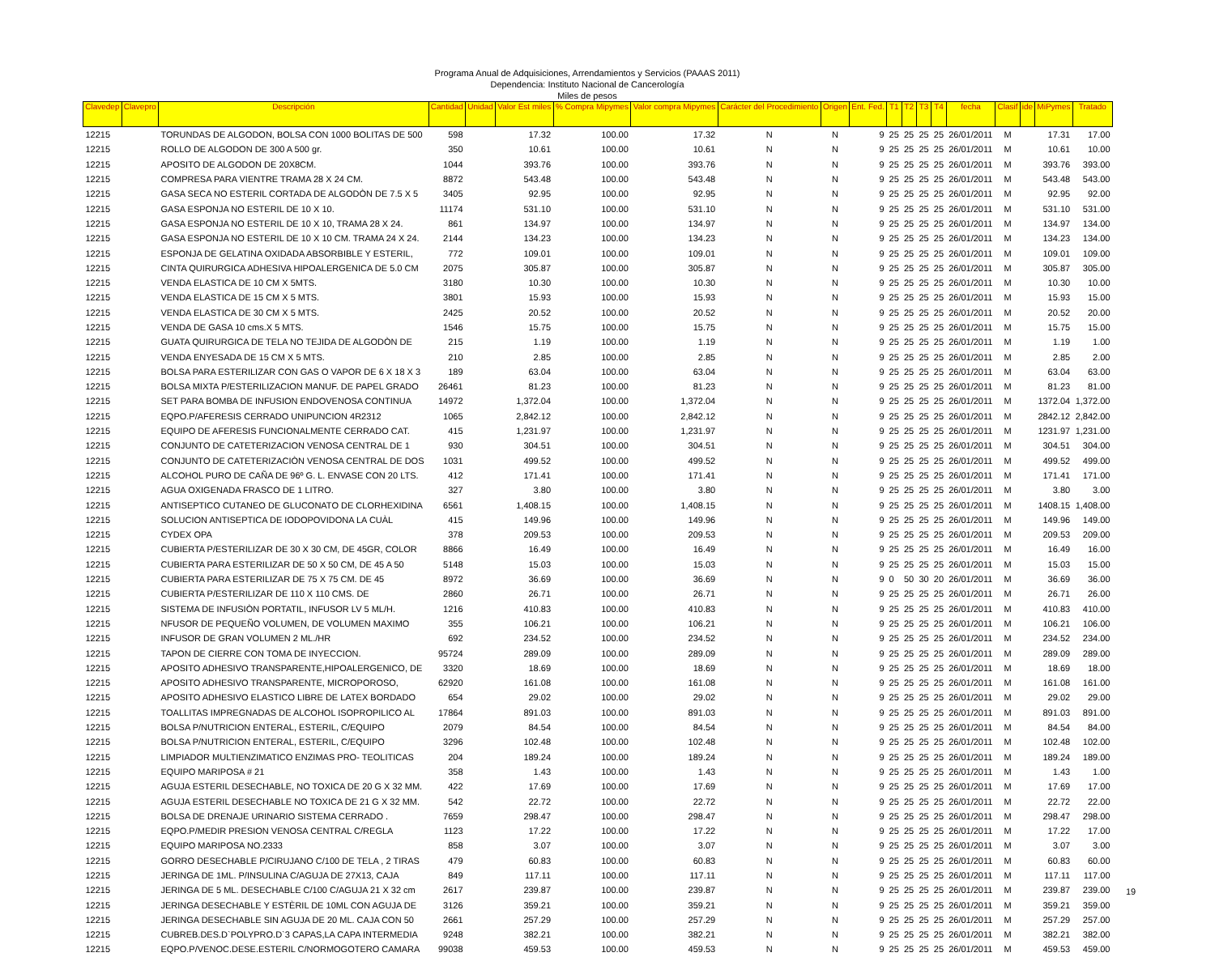Programa Anual de Adquisiciones, Arrendamientos y Servicios (PAAAS 2011)
Dependencia: Instituto Nacional de Cancerología
Miles de pesos
| Clavedep | Clavepro | Descripción | Cantidad | Unidad | Valor Est miles | % Compra Mipymes | Valor compra Mipymes | Carácter del Procedimiento | Origen | Ent. Fed. | T1 | T2 | T3 | T4 | fecha | Clasif | ide | MiPymes | Tratado |
| --- | --- | --- | --- | --- | --- | --- | --- | --- | --- | --- | --- | --- | --- | --- | --- | --- | --- | --- | --- |
| 12215 | | TORUNDAS DE ALGODON, BOLSA CON 1000 BOLITAS DE 500 | 598 | | 17.32 | 100.00 | 17.32 | N | N | 9 | 25 | 25 | 25 | 25 | 26/01/2011 | M | | 17.31 | 17.00 |
| 12215 | | ROLLO DE ALGODON DE 300 A 500 gr. | 350 | | 10.61 | 100.00 | 10.61 | N | N | 9 | 25 | 25 | 25 | 25 | 26/01/2011 | M | | 10.61 | 10.00 |
| 12215 | | APOSITO DE ALGODON DE 20X8CM. | 1044 | | 393.76 | 100.00 | 393.76 | N | N | 9 | 25 | 25 | 25 | 25 | 26/01/2011 | M | | 393.76 | 393.00 |
| 12215 | | COMPRESA PARA VIENTRE TRAMA 28 X 24 CM. | 8872 | | 543.48 | 100.00 | 543.48 | N | N | 9 | 25 | 25 | 25 | 25 | 26/01/2011 | M | | 543.48 | 543.00 |
| 12215 | | GASA SECA NO ESTERIL CORTADA DE ALGODÒN DE 7.5 X 5 | 3405 | | 92.95 | 100.00 | 92.95 | N | N | 9 | 25 | 25 | 25 | 25 | 26/01/2011 | M | | 92.95 | 92.00 |
| 12215 | | GASA ESPONJA NO ESTERIL DE 10 X 10. | 11174 | | 531.10 | 100.00 | 531.10 | N | N | 9 | 25 | 25 | 25 | 25 | 26/01/2011 | M | | 531.10 | 531.00 |
| 12215 | | GASA ESPONJA NO ESTERIL DE 10 X 10, TRAMA 28 X 24. | 861 | | 134.97 | 100.00 | 134.97 | N | N | 9 | 25 | 25 | 25 | 25 | 26/01/2011 | M | | 134.97 | 134.00 |
| 12215 | | GASA ESPONJA NO ESTERIL DE 10 X 10 CM. TRAMA 24 X 24. | 2144 | | 134.23 | 100.00 | 134.23 | N | N | 9 | 25 | 25 | 25 | 25 | 26/01/2011 | M | | 134.23 | 134.00 |
| 12215 | | ESPONJA DE GELATINA OXIDADA ABSORBIBLE Y ESTERIL, | 772 | | 109.01 | 100.00 | 109.01 | N | N | 9 | 25 | 25 | 25 | 25 | 26/01/2011 | M | | 109.01 | 109.00 |
| 12215 | | CINTA QUIRURGICA ADHESIVA HIPOALERGENICA DE 5.0 CM | 2075 | | 305.87 | 100.00 | 305.87 | N | N | 9 | 25 | 25 | 25 | 25 | 26/01/2011 | M | | 305.87 | 305.00 |
| 12215 | | VENDA ELASTICA DE 10 CM X 5MTS. | 3180 | | 10.30 | 100.00 | 10.30 | N | N | 9 | 25 | 25 | 25 | 25 | 26/01/2011 | M | | 10.30 | 10.00 |
| 12215 | | VENDA ELASTICA DE 15 CM X 5 MTS. | 3801 | | 15.93 | 100.00 | 15.93 | N | N | 9 | 25 | 25 | 25 | 25 | 26/01/2011 | M | | 15.93 | 15.00 |
| 12215 | | VENDA ELASTICA DE 30 CM X 5 MTS. | 2425 | | 20.52 | 100.00 | 20.52 | N | N | 9 | 25 | 25 | 25 | 25 | 26/01/2011 | M | | 20.52 | 20.00 |
| 12215 | | VENDA DE GASA 10 cms.X 5 MTS. | 1546 | | 15.75 | 100.00 | 15.75 | N | N | 9 | 25 | 25 | 25 | 25 | 26/01/2011 | M | | 15.75 | 15.00 |
| 12215 | | GUATA QUIRURGICA DE TELA NO TEJIDA DE ALGODÒN DE | 215 | | 1.19 | 100.00 | 1.19 | N | N | 9 | 25 | 25 | 25 | 25 | 26/01/2011 | M | | 1.19 | 1.00 |
| 12215 | | VENDA ENYESADA DE 15 CM X 5 MTS. | 210 | | 2.85 | 100.00 | 2.85 | N | N | 9 | 25 | 25 | 25 | 25 | 26/01/2011 | M | | 2.85 | 2.00 |
| 12215 | | BOLSA PARA ESTERILIZAR CON GAS O VAPOR DE 6 X 18 X 3 | 189 | | 63.04 | 100.00 | 63.04 | N | N | 9 | 25 | 25 | 25 | 25 | 26/01/2011 | M | | 63.04 | 63.00 |
| 12215 | | BOLSA MIXTA P/ESTERILIZACION MANUF. DE PAPEL GRADO | 26461 | | 81.23 | 100.00 | 81.23 | N | N | 9 | 25 | 25 | 25 | 25 | 26/01/2011 | M | | 81.23 | 81.00 |
| 12215 | | SET PARA BOMBA DE INFUSION ENDOVENOSA CONTINUA | 14972 | | 1,372.04 | 100.00 | 1,372.04 | N | N | 9 | 25 | 25 | 25 | 25 | 26/01/2011 | M | | 1372.04 | 1,372.00 |
| 12215 | | EQPO.P/AFERESIS CERRADO UNIPUNCION 4R2312 | 1065 | | 2,842.12 | 100.00 | 2,842.12 | N | N | 9 | 25 | 25 | 25 | 25 | 26/01/2011 | M | | 2842.12 | 2,842.00 |
| 12215 | | EQUIPO DE AFERESIS FUNCIONALMENTE CERRADO CAT. | 415 | | 1,231.97 | 100.00 | 1,231.97 | N | N | 9 | 25 | 25 | 25 | 25 | 26/01/2011 | M | | 1231.97 | 1,231.00 |
| 12215 | | CONJUNTO DE CATETERIZACION VENOSA CENTRAL DE 1 | 930 | | 304.51 | 100.00 | 304.51 | N | N | 9 | 25 | 25 | 25 | 25 | 26/01/2011 | M | | 304.51 | 304.00 |
| 12215 | | CONJUNTO DE CATETERIZACIÒN VENOSA CENTRAL DE DOS | 1031 | | 499.52 | 100.00 | 499.52 | N | N | 9 | 25 | 25 | 25 | 25 | 26/01/2011 | M | | 499.52 | 499.00 |
| 12215 | | ALCOHOL PURO DE CAÑA DE 96º G. L. ENVASE CON 20 LTS. | 412 | | 171.41 | 100.00 | 171.41 | N | N | 9 | 25 | 25 | 25 | 25 | 26/01/2011 | M | | 171.41 | 171.00 |
| 12215 | | AGUA OXIGENADA FRASCO DE 1 LITRO. | 327 | | 3.80 | 100.00 | 3.80 | N | N | 9 | 25 | 25 | 25 | 25 | 26/01/2011 | M | | 3.80 | 3.00 |
| 12215 | | ANTISEPTICO CUTANEO DE GLUCONATO DE CLORHEXIDINA | 6561 | | 1,408.15 | 100.00 | 1,408.15 | N | N | 9 | 25 | 25 | 25 | 25 | 26/01/2011 | M | | 1408.15 | 1,408.00 |
| 12215 | | SOLUCION ANTISEPTICA DE IODOPOVIDONA LA CUÀL | 415 | | 149.96 | 100.00 | 149.96 | N | N | 9 | 25 | 25 | 25 | 25 | 26/01/2011 | M | | 149.96 | 149.00 |
| 12215 | | CYDEX OPA | 378 | | 209.53 | 100.00 | 209.53 | N | N | 9 | 25 | 25 | 25 | 25 | 26/01/2011 | M | | 209.53 | 209.00 |
| 12215 | | CUBIERTA P/ESTERILIZAR DE 30 X 30 CM, DE 45GR, COLOR | 8866 | | 16.49 | 100.00 | 16.49 | N | N | 9 | 25 | 25 | 25 | 25 | 26/01/2011 | M | | 16.49 | 16.00 |
| 12215 | | CUBIERTA PARA ESTERILIZAR DE 50 X 50 CM, DE 45 A 50 | 5148 | | 15.03 | 100.00 | 15.03 | N | N | 9 | 25 | 25 | 25 | 25 | 26/01/2011 | M | | 15.03 | 15.00 |
| 12215 | | CUBIERTA PARA ESTERILIZAR DE 75 X 75 CM. DE 45 | 8972 | | 36.69 | 100.00 | 36.69 | N | N | 9 | 0 | 50 | 30 | 20 | 26/01/2011 | M | | 36.69 | 36.00 |
| 12215 | | CUBIERTA P/ESTERILIZAR DE 110 X 110 CMS. DE | 2860 | | 26.71 | 100.00 | 26.71 | N | N | 9 | 25 | 25 | 25 | 25 | 26/01/2011 | M | | 26.71 | 26.00 |
| 12215 | | SISTEMA DE INFUSIÒN PORTATIL, INFUSOR LV 5 ML/H. | 1216 | | 410.83 | 100.00 | 410.83 | N | N | 9 | 25 | 25 | 25 | 25 | 26/01/2011 | M | | 410.83 | 410.00 |
| 12215 | | NFUSOR DE PEQUEÑO VOLUMEN, DE VOLUMEN MAXIMO | 355 | | 106.21 | 100.00 | 106.21 | N | N | 9 | 25 | 25 | 25 | 25 | 26/01/2011 | M | | 106.21 | 106.00 |
| 12215 | | INFUSOR DE GRAN VOLUMEN 2 ML./HR | 692 | | 234.52 | 100.00 | 234.52 | N | N | 9 | 25 | 25 | 25 | 25 | 26/01/2011 | M | | 234.52 | 234.00 |
| 12215 | | TAPON DE CIERRE CON TOMA DE INYECCION. | 95724 | | 289.09 | 100.00 | 289.09 | N | N | 9 | 25 | 25 | 25 | 25 | 26/01/2011 | M | | 289.09 | 289.00 |
| 12215 | | APOSITO ADHESIVO TRANSPARENTE,HIPOALERGENICO, DE | 3320 | | 18.69 | 100.00 | 18.69 | N | N | 9 | 25 | 25 | 25 | 25 | 26/01/2011 | M | | 18.69 | 18.00 |
| 12215 | | APOSITO ADHESIVO TRANSPARENTE, MICROPOROSO, | 62920 | | 161.08 | 100.00 | 161.08 | N | N | 9 | 25 | 25 | 25 | 25 | 26/01/2011 | M | | 161.08 | 161.00 |
| 12215 | | APOSITO ADHESIVO ELASTICO LIBRE DE LATEX BORDADO | 654 | | 29.02 | 100.00 | 29.02 | N | N | 9 | 25 | 25 | 25 | 25 | 26/01/2011 | M | | 29.02 | 29.00 |
| 12215 | | TOALLITAS IMPREGNADAS DE ALCOHOL ISOPROPILICO AL | 17864 | | 891.03 | 100.00 | 891.03 | N | N | 9 | 25 | 25 | 25 | 25 | 26/01/2011 | M | | 891.03 | 891.00 |
| 12215 | | BOLSA P/NUTRICION ENTERAL, ESTERIL, C/EQUIPO | 2079 | | 84.54 | 100.00 | 84.54 | N | N | 9 | 25 | 25 | 25 | 25 | 26/01/2011 | M | | 84.54 | 84.00 |
| 12215 | | BOLSA P/NUTRICION ENTERAL, ESTERIL, C/EQUIPO | 3296 | | 102.48 | 100.00 | 102.48 | N | N | 9 | 25 | 25 | 25 | 25 | 26/01/2011 | M | | 102.48 | 102.00 |
| 12215 | | LIMPIADOR MULTIENZIMATICO ENZIMAS PRO- TEOLITICAS | 204 | | 189.24 | 100.00 | 189.24 | N | N | 9 | 25 | 25 | 25 | 25 | 26/01/2011 | M | | 189.24 | 189.00 |
| 12215 | | EQUIPO MARIPOSA # 21 | 358 | | 1.43 | 100.00 | 1.43 | N | N | 9 | 25 | 25 | 25 | 25 | 26/01/2011 | M | | 1.43 | 1.00 |
| 12215 | | AGUJA ESTERIL DESECHABLE, NO TOXICA DE 20 G X 32 MM. | 422 | | 17.69 | 100.00 | 17.69 | N | N | 9 | 25 | 25 | 25 | 25 | 26/01/2011 | M | | 17.69 | 17.00 |
| 12215 | | AGUJA ESTERIL DESECHABLE NO TOXICA DE 21 G X 32 MM. | 542 | | 22.72 | 100.00 | 22.72 | N | N | 9 | 25 | 25 | 25 | 25 | 26/01/2011 | M | | 22.72 | 22.00 |
| 12215 | | BOLSA DE DRENAJE URINARIO SISTEMA CERRADO . | 7659 | | 298.47 | 100.00 | 298.47 | N | N | 9 | 25 | 25 | 25 | 25 | 26/01/2011 | M | | 298.47 | 298.00 |
| 12215 | | EQPO.P/MEDIR PRESION VENOSA CENTRAL C/REGLA | 1123 | | 17.22 | 100.00 | 17.22 | N | N | 9 | 25 | 25 | 25 | 25 | 26/01/2011 | M | | 17.22 | 17.00 |
| 12215 | | EQUIPO MARIPOSA NO.2333 | 858 | | 3.07 | 100.00 | 3.07 | N | N | 9 | 25 | 25 | 25 | 25 | 26/01/2011 | M | | 3.07 | 3.00 |
| 12215 | | GORRO DESECHABLE P/CIRUJANO C/100 DE TELA , 2 TIRAS | 479 | | 60.83 | 100.00 | 60.83 | N | N | 9 | 25 | 25 | 25 | 25 | 26/01/2011 | M | | 60.83 | 60.00 |
| 12215 | | JERINGA DE 1ML. P/INSULINA C/AGUJA DE 27X13, CAJA | 849 | | 117.11 | 100.00 | 117.11 | N | N | 9 | 25 | 25 | 25 | 25 | 26/01/2011 | M | | 117.11 | 117.00 |
| 12215 | | JERINGA DE 5 ML. DESECHABLE C/100 C/AGUJA 21 X 32 cm | 2617 | | 239.87 | 100.00 | 239.87 | N | N | 9 | 25 | 25 | 25 | 25 | 26/01/2011 | M | | 239.87 | 239.00 |
| 12215 | | JERINGA DESECHABLE Y ESTÈRIL DE 10ML CON AGUJA DE | 3126 | | 359.21 | 100.00 | 359.21 | N | N | 9 | 25 | 25 | 25 | 25 | 26/01/2011 | M | | 359.21 | 359.00 |
| 12215 | | JERINGA DESECHABLE SIN AGUJA DE 20 ML. CAJA CON 50 | 2661 | | 257.29 | 100.00 | 257.29 | N | N | 9 | 25 | 25 | 25 | 25 | 26/01/2011 | M | | 257.29 | 257.00 |
| 12215 | | CUBREB.DES.D`POLYPRO.D`3 CAPAS,LA CAPA INTERMEDIA | 9248 | | 382.21 | 100.00 | 382.21 | N | N | 9 | 25 | 25 | 25 | 25 | 26/01/2011 | M | | 382.21 | 382.00 |
| 12215 | | EQPO.P/VENOC.DESE.ESTERIL C/NORMOGOTERO CAMARA | 99038 | | 459.53 | 100.00 | 459.53 | N | N | 9 | 25 | 25 | 25 | 25 | 26/01/2011 | M | | 459.53 | 459.00 |
19